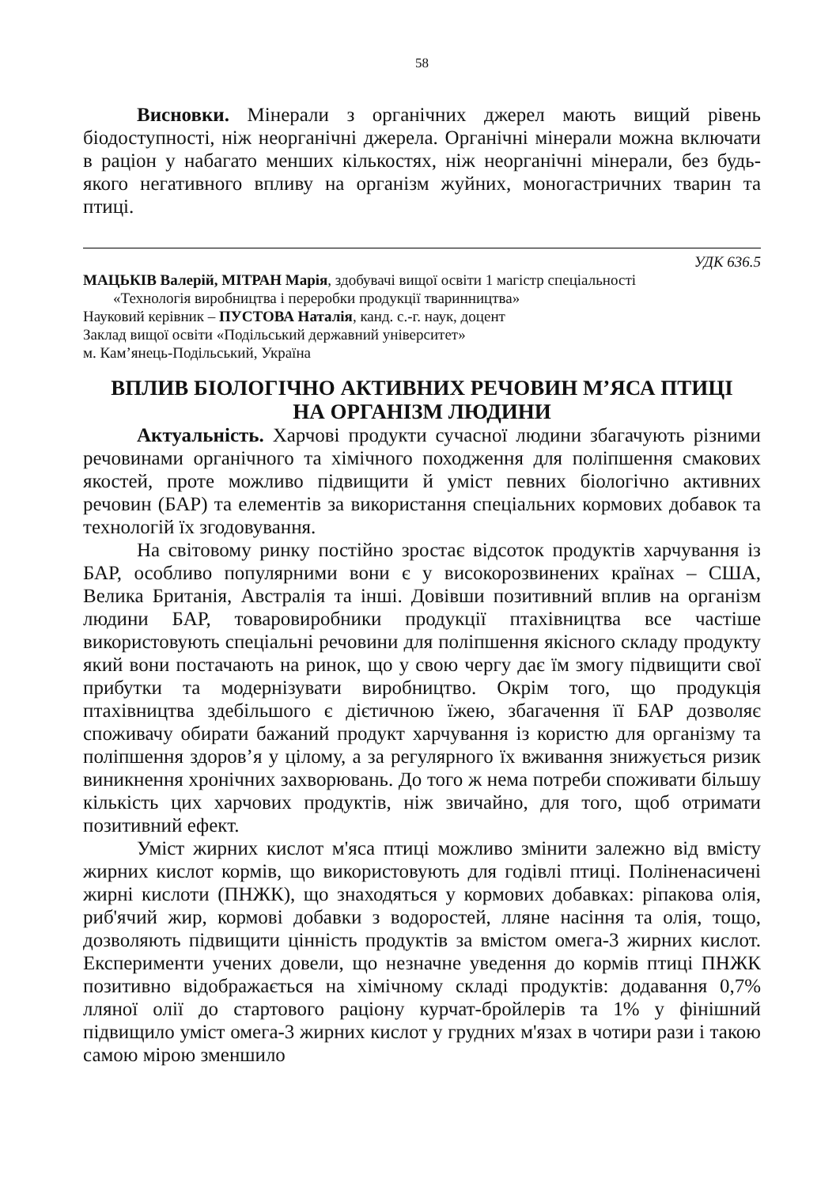58
Висновки. Мінерали з органічних джерел мають вищий рівень біодоступності, ніж неорганічні джерела. Органічні мінерали можна включати в раціон у набагато менших кількостях, ніж неорганічні мінерали, без будь-якого негативного впливу на організм жуйних, моногастричних тварин та птиці.
УДК 636.5
МАЦЬКІВ Валерій, МІТРАН Марія, здобувачі вищої освіти 1 магістр спеціальності
«Технологія виробництва і переробки продукції тваринництва»
Науковий керівник – ПУСТОВА Наталія, канд. с.-г. наук, доцент
Заклад вищої освіти «Подільський державний університет»
м. Кам’янець-Подільський, Україна
ВПЛИВ БІОЛОГІЧНО АКТИВНИХ РЕЧОВИН М’ЯСА ПТИЦІ
НА ОРГАНІЗМ ЛЮДИНИ
Актуальність. Харчові продукти сучасної людини збагачують різними речовинами органічного та хімічного походження для поліпшення смакових якостей, проте можливо підвищити й уміст певних біологічно активних речовин (БАР) та елементів за використання спеціальних кормових добавок та технологій їх згодовування.
На світовому ринку постійно зростає відсоток продуктів харчування із БАР, особливо популярними вони є у високорозвинених країнах – США, Велика Британія, Австралія та інші. Довівши позитивний вплив на організм людини БАР, товаровиробники продукції птахівництва все частіше використовують спеціальні речовини для поліпшення якісного складу продукту який вони постачають на ринок, що у свою чергу дає їм змогу підвищити свої прибутки та модернізувати виробництво. Окрім того, що продукція птахівництва здебільшого є дієтичною їжею, збагачення її БАР дозволяє споживачу обирати бажаний продукт харчування із користю для організму та поліпшення здоров’я у цілому, а за регулярного їх вживання знижується ризик виникнення хронічних захворювань. До того ж нема потреби споживати більшу кількість цих харчових продуктів, ніж звичайно, для того, щоб отримати позитивний ефект.
Уміст жирних кислот м'яса птиці можливо змінити залежно від вмісту жирних кислот кормів, що використовують для годівлі птиці. Поліненасичені жирні кислоти (ПНЖК), що знаходяться у кормових добавках: ріпакова олія, риб'ячий жир, кормові добавки з водоростей, лляне насіння та олія, тощо, дозволяють підвищити цінність продуктів за вмістом омега-3 жирних кислот. Експерименти учених довели, що незначне уведення до кормів птиці ПНЖК позитивно відображається на хімічному складі продуктів: додавання 0,7% лляної олії до стартового раціону курчат-бройлерів та 1% у фінішний підвищило уміст омега-3 жирних кислот у грудних м'язах в чотири рази і такою самою мірою зменшило